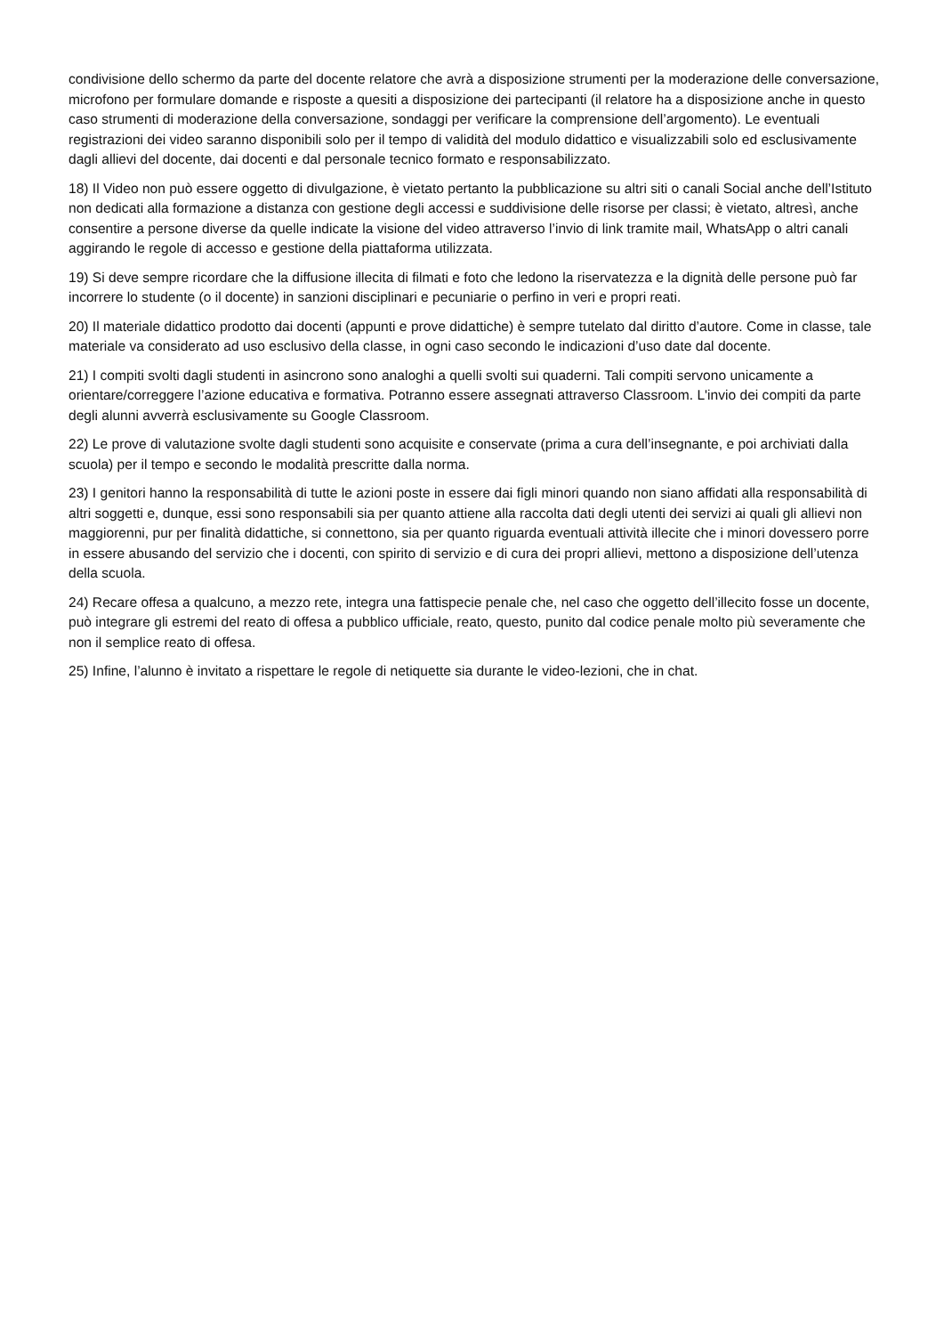condivisione dello schermo da parte del docente relatore che avrà a disposizione strumenti per la moderazione delle conversazione, microfono per formulare domande e risposte a quesiti a disposizione dei partecipanti (il relatore ha a disposizione anche in questo caso strumenti di moderazione della conversazione, sondaggi per verificare la comprensione dell’argomento). Le eventuali registrazioni dei video saranno disponibili solo per il tempo di validità del modulo didattico e visualizzabili solo ed esclusivamente dagli allievi del docente, dai docenti e dal personale tecnico formato e responsabilizzato.
18) Il Video non può essere oggetto di divulgazione, è vietato pertanto la pubblicazione su altri siti o canali Social anche dell’Istituto non dedicati alla formazione a distanza con gestione degli accessi e suddivisione delle risorse per classi; è vietato, altresì, anche consentire a persone diverse da quelle indicate la visione del video attraverso l’invio di link tramite mail, WhatsApp o altri canali aggirando le regole di accesso e gestione della piattaforma utilizzata.
19) Si deve sempre ricordare che la diffusione illecita di filmati e foto che ledono la riservatezza e la dignità delle persone può far incorrere lo studente (o il docente) in sanzioni disciplinari e pecuniarie o perfino in veri e propri reati.
20) Il materiale didattico prodotto dai docenti (appunti e prove didattiche) è sempre tutelato dal diritto d’autore. Come in classe, tale materiale va considerato ad uso esclusivo della classe, in ogni caso secondo le indicazioni d’uso date dal docente.
21) I compiti svolti dagli studenti in asincrono sono analoghi a quelli svolti sui quaderni. Tali compiti servono unicamente a orientare/correggere l’azione educativa e formativa. Potranno essere assegnati attraverso Classroom. L'invio dei compiti da parte degli alunni avverrà esclusivamente su Google Classroom.
22) Le prove di valutazione svolte dagli studenti sono acquisite e conservate (prima a cura dell’insegnante, e poi archiviati dalla scuola) per il tempo e secondo le modalità prescritte dalla norma.
23) I genitori hanno la responsabilità di tutte le azioni poste in essere dai figli minori quando non siano affidati alla responsabilità di altri soggetti e, dunque, essi sono responsabili sia per quanto attiene alla raccolta dati degli utenti dei servizi ai quali gli allievi non maggiorenni, pur per finalità didattiche, si connettono, sia per quanto riguarda eventuali attività illecite che i minori dovessero porre in essere abusando del servizio che i docenti, con spirito di servizio e di cura dei propri allievi, mettono a disposizione dell’utenza della scuola.
24) Recare offesa a qualcuno, a mezzo rete, integra una fattispecie penale che, nel caso che oggetto dell’illecito fosse un docente, può integrare gli estremi del reato di offesa a pubblico ufficiale, reato, questo, punito dal codice penale molto più severamente che non il semplice reato di offesa.
25) Infine, l’alunno è invitato a rispettare le regole di netiquette sia durante le video-lezioni, che in chat.